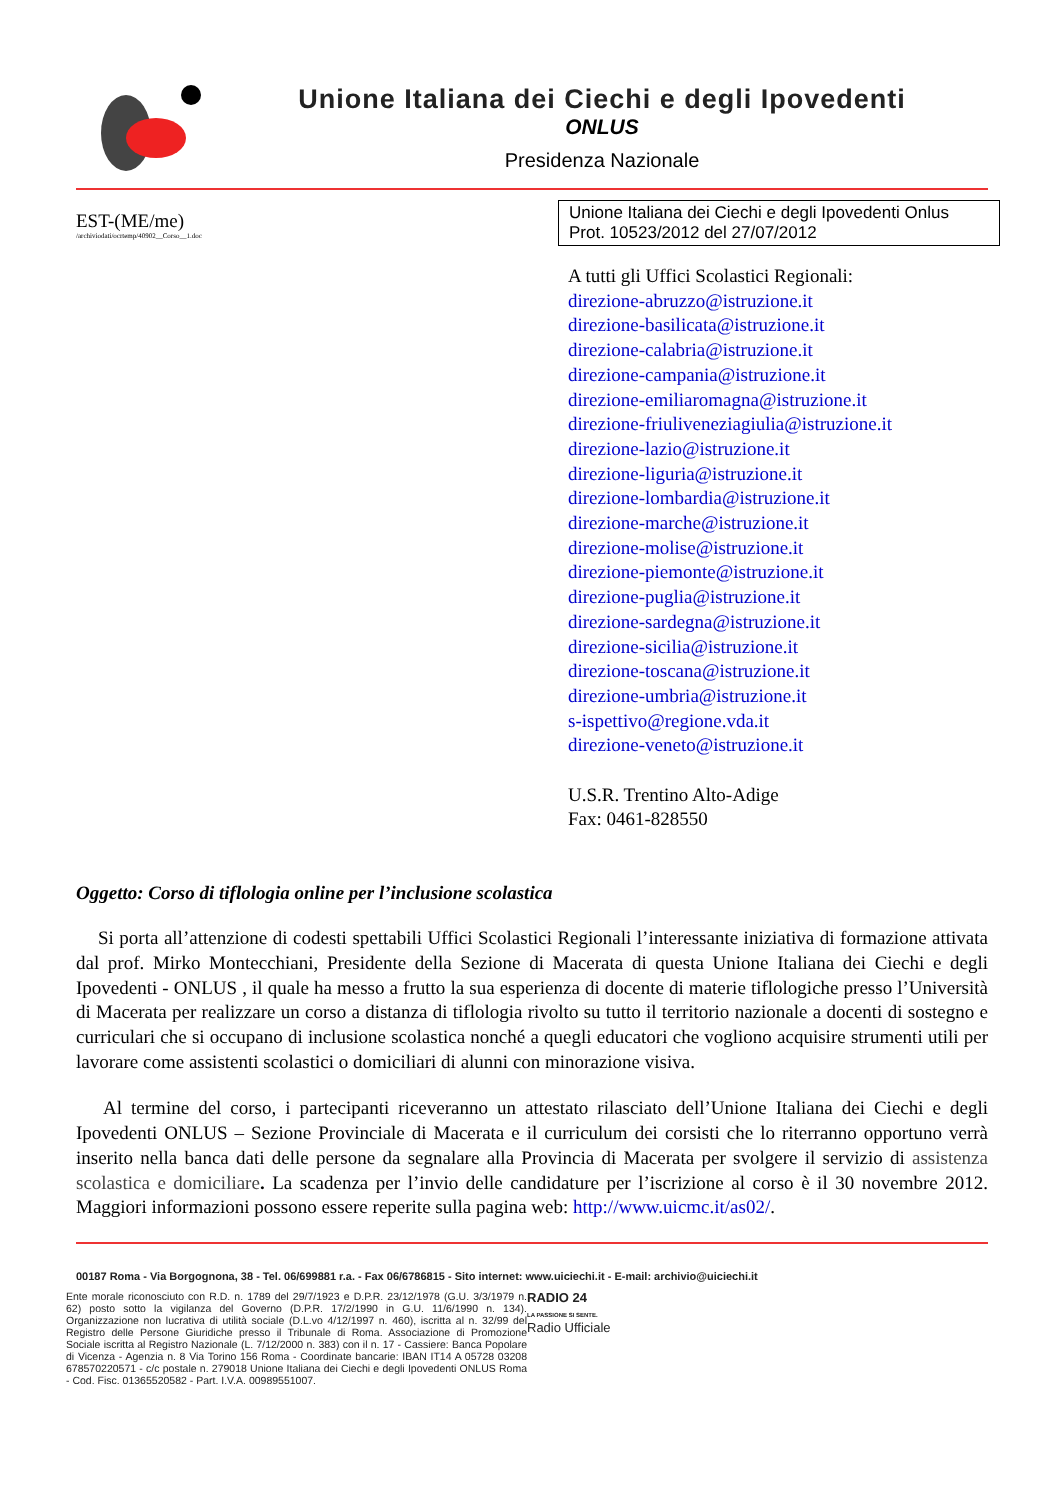Unione Italiana dei Ciechi e degli Ipovedenti
ONLUS
Presidenza Nazionale
EST-(ME/me)
/archiviodati/ocrtemp/40902__Corso__1.doc
Unione Italiana dei Ciechi e degli Ipovedenti Onlus
Prot. 10523/2012 del 27/07/2012
A tutti gli Uffici Scolastici Regionali:
direzione-abruzzo@istruzione.it
direzione-basilicata@istruzione.it
direzione-calabria@istruzione.it
direzione-campania@istruzione.it
direzione-emiliaromagna@istruzione.it
direzione-friuliveneziagiulia@istruzione.it
direzione-lazio@istruzione.it
direzione-liguria@istruzione.it
direzione-lombardia@istruzione.it
direzione-marche@istruzione.it
direzione-molise@istruzione.it
direzione-piemonte@istruzione.it
direzione-puglia@istruzione.it
direzione-sardegna@istruzione.it
direzione-sicilia@istruzione.it
direzione-toscana@istruzione.it
direzione-umbria@istruzione.it
s-ispettivo@regione.vda.it
direzione-veneto@istruzione.it
U.S.R. Trentino Alto-Adige
Fax: 0461-828550
Oggetto: Corso di tiflologia online per l’inclusione scolastica
Si porta all’attenzione di codesti spettabili Uffici Scolastici Regionali l’interessante iniziativa di formazione attivata dal prof. Mirko Montecchiani, Presidente della Sezione di Macerata di questa Unione Italiana dei Ciechi e degli Ipovedenti - ONLUS , il quale ha messo a frutto la sua esperienza di docente di materie tiflologiche presso l’Università di Macerata per realizzare un corso a distanza di tiflologia rivolto su tutto il territorio nazionale a docenti di sostegno e curriculari che si occupano di inclusione scolastica nonché a quegli educatori che vogliono acquisire strumenti utili per lavorare come assistenti scolastici o domiciliari di alunni con minorazione visiva.
Al termine del corso, i partecipanti riceveranno un attestato rilasciato dell’Unione Italiana dei Ciechi e degli Ipovedenti ONLUS – Sezione Provinciale di Macerata e il curriculum dei corsisti che lo riterranno opportuno verrà inserito nella banca dati delle persone da segnalare alla Provincia di Macerata per svolgere il servizio di assistenza scolastica e domiciliare. La scadenza per l’invio delle candidature per l’iscrizione al corso è il 30 novembre 2012. Maggiori informazioni possono essere reperite sulla pagina web: http://www.uicmc.it/as02/.
00187 Roma - Via Borgognona, 38 - Tel. 06/699881 r.a. - Fax 06/6786815 - Sito internet: www.uiciechi.it - E-mail: archivio@uiciechi.it
Ente morale riconosciuto con R.D. n. 1789 del 29/7/1923 e D.P.R. 23/12/1978 (G.U. 3/3/1979 n. 62) posto sotto la vigilanza del Governo (D.P.R. 17/2/1990 in G.U. 11/6/1990 n. 134). Organizzazione non lucrativa di utilità sociale (D.L.vo 4/12/1997 n. 460), iscritta al n. 32/99 del Registro delle Persone Giuridiche presso il Tribunale di Roma. Associazione di Promozione Sociale iscritta al Registro Nazionale (L. 7/12/2000 n. 383) con il n. 17 - Cassiere: Banca Popolare di Vicenza - Agenzia n. 8 Via Torino 156 Roma - Coordinate bancarie: IBAN IT14 A 05728 03208 678570220571 - c/c postale n. 279018 Unione Italiana dei Ciechi e degli Ipovedenti ONLUS Roma - Cod. Fisc. 01365520582 - Part. I.V.A. 00989551007.
RADIO 24
LA PASSIONE SI SENTE.
Radio Ufficiale